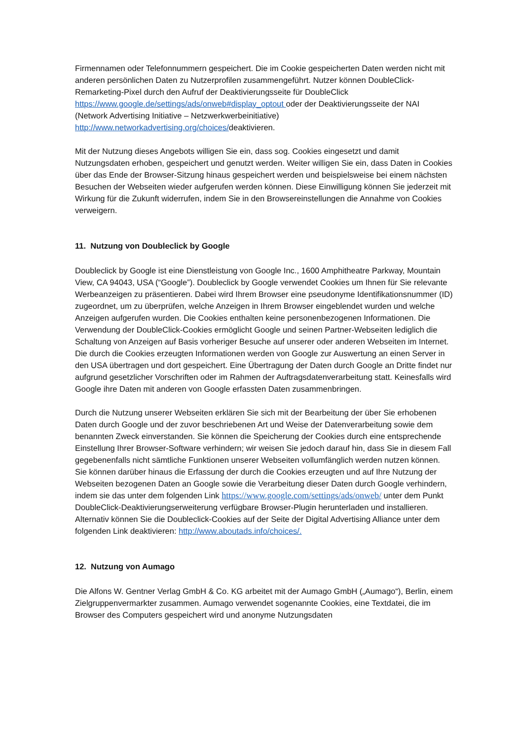Firmennamen oder Telefonnummern gespeichert. Die im Cookie gespeicherten Daten werden nicht mit anderen persönlichen Daten zu Nutzerprofilen zusammengeführt. Nutzer können DoubleClick-Remarketing-Pixel durch den Aufruf der Deaktivierungsseite für DoubleClick https://www.google.de/settings/ads/onweb#display_optout oder der Deaktivierungsseite der NAI (Network Advertising Initiative – Netzwerkwerbeinitiative) http://www.networkadvertising.org/choices/deaktivieren.
Mit der Nutzung dieses Angebots willigen Sie ein, dass sog. Cookies eingesetzt und damit Nutzungsdaten erhoben, gespeichert und genutzt werden. Weiter willigen Sie ein, dass Daten in Cookies über das Ende der Browser-Sitzung hinaus gespeichert werden und beispielsweise bei einem nächsten Besuchen der Webseiten wieder aufgerufen werden können. Diese Einwilligung können Sie jederzeit mit Wirkung für die Zukunft widerrufen, indem Sie in den Browsereinstellungen die Annahme von Cookies verweigern.
11. Nutzung von Doubleclick by Google
Doubleclick by Google ist eine Dienstleistung von Google Inc., 1600 Amphitheatre Parkway, Mountain View, CA 94043, USA (“Google”). Doubleclick by Google verwendet Cookies um Ihnen für Sie relevante Werbeanzeigen zu präsentieren. Dabei wird Ihrem Browser eine pseudonyme Identifikationsnummer (ID) zugeordnet, um zu überprüfen, welche Anzeigen in Ihrem Browser eingeblendet wurden und welche Anzeigen aufgerufen wurden. Die Cookies enthalten keine personenbezogenen Informationen. Die Verwendung der DoubleClick-Cookies ermöglicht Google und seinen Partner-Webseiten lediglich die Schaltung von Anzeigen auf Basis vorheriger Besuche auf unserer oder anderen Webseiten im Internet. Die durch die Cookies erzeugten Informationen werden von Google zur Auswertung an einen Server in den USA übertragen und dort gespeichert. Eine Übertragung der Daten durch Google an Dritte findet nur aufgrund gesetzlicher Vorschriften oder im Rahmen der Auftragsdatenverarbeitung statt. Keinesfalls wird Google ihre Daten mit anderen von Google erfassten Daten zusammenbringen.
Durch die Nutzung unserer Webseiten erklären Sie sich mit der Bearbeitung der über Sie erhobenen Daten durch Google und der zuvor beschriebenen Art und Weise der Datenverarbeitung sowie dem benannten Zweck einverstanden. Sie können die Speicherung der Cookies durch eine entsprechende Einstellung Ihrer Browser-Software verhindern; wir weisen Sie jedoch darauf hin, dass Sie in diesem Fall gegebenenfalls nicht sämtliche Funktionen unserer Webseiten vollumfänglich werden nutzen können. Sie können darüber hinaus die Erfassung der durch die Cookies erzeugten und auf Ihre Nutzung der Webseiten bezogenen Daten an Google sowie die Verarbeitung dieser Daten durch Google verhindern, indem sie das unter dem folgenden Link https://www.google.com/settings/ads/onweb/ unter dem Punkt DoubleClick-Deaktivierungserweiterung verfügbare Browser-Plugin herunterladen und installieren. Alternativ können Sie die Doubleclick-Cookies auf der Seite der Digital Advertising Alliance unter dem folgenden Link deaktivieren: http://www.aboutads.info/choices/.
12. Nutzung von Aumago
Die Alfons W. Gentner Verlag GmbH & Co. KG arbeitet mit der Aumago GmbH („Aumago“), Berlin, einem Zielgruppenvermarkter zusammen. Aumago verwendet sogenannte Cookies, eine Textdatei, die im Browser des Computers gespeichert wird und anonyme Nutzungsdaten